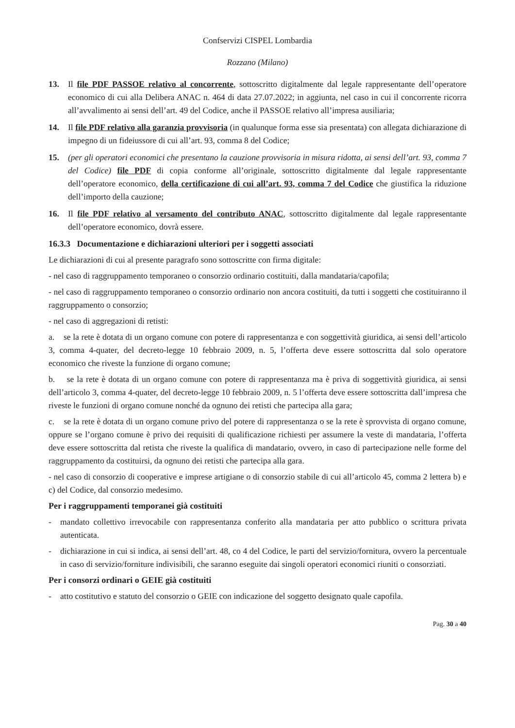Confservizi CISPEL Lombardia
Rozzano (Milano)
13. Il file PDF PASSOE relativo al concorrente, sottoscritto digitalmente dal legale rappresentante dell’operatore economico di cui alla Delibera ANAC n. 464 di data 27.07.2022; in aggiunta, nel caso in cui il concorrente ricorra all’avvalimento ai sensi dell’art. 49 del Codice, anche il PASSOE relativo all’impresa ausiliaria;
14. Il file PDF relativo alla garanzia provvisoria (in qualunque forma esse sia presentata) con allegata dichiarazione di impegno di un fideiussore di cui all’art. 93, comma 8 del Codice;
15. (per gli operatori economici che presentano la cauzione provvisoria in misura ridotta, ai sensi dell’art. 93, comma 7 del Codice) file PDF di copia conforme all’originale, sottoscritto digitalmente dal legale rappresentante dell’operatore economico, della certificazione di cui all’art. 93, comma 7 del Codice che giustifica la riduzione dell’importo della cauzione;
16. Il file PDF relativo al versamento del contributo ANAC, sottoscritto digitalmente dal legale rappresentante dell’operatore economico, dovrà essere.
16.3.3 Documentazione e dichiarazioni ulteriori per i soggetti associati
Le dichiarazioni di cui al presente paragrafo sono sottoscritte con firma digitale:
- nel caso di raggruppamento temporaneo o consorzio ordinario costituiti, dalla mandataria/capofila;
- nel caso di raggruppamento temporaneo o consorzio ordinario non ancora costituiti, da tutti i soggetti che costituiranno il raggruppamento o consorzio;
- nel caso di aggregazioni di retisti:
a. se la rete è dotata di un organo comune con potere di rappresentanza e con soggettività giuridica, ai sensi dell’articolo 3, comma 4-quater, del decreto-legge 10 febbraio 2009, n. 5, l’offerta deve essere sottoscritta dal solo operatore economico che riveste la funzione di organo comune;
b. se la rete è dotata di un organo comune con potere di rappresentanza ma è priva di soggettività giuridica, ai sensi dell’articolo 3, comma 4-quater, del decreto-legge 10 febbraio 2009, n. 5 l’offerta deve essere sottoscritta dall’impresa che riveste le funzioni di organo comune nonché da ognuno dei retisti che partecipa alla gara;
c. se la rete è dotata di un organo comune privo del potere di rappresentanza o se la rete è sprovvista di organo comune, oppure se l’organo comune è privo dei requisiti di qualificazione richiesti per assumere la veste di mandataria, l’offerta deve essere sottoscritta dal retista che riveste la qualifica di mandatario, ovvero, in caso di partecipazione nelle forme del raggruppamento da costituirsi, da ognuno dei retisti che partecipa alla gara.
- nel caso di consorzio di cooperative e imprese artigiane o di consorzio stabile di cui all’articolo 45, comma 2 lettera b) e c) del Codice, dal consorzio medesimo.
Per i raggruppamenti temporanei già costituiti
- mandato collettivo irrevocabile con rappresentanza conferito alla mandataria per atto pubblico o scrittura privata autenticata.
- dichiarazione in cui si indica, ai sensi dell’art. 48, co 4 del Codice, le parti del servizio/fornitura, ovvero la percentuale in caso di servizio/forniture indivisibili, che saranno eseguite dai singoli operatori economici riuniti o consorziati.
Per i consorzi ordinari o GEIE già costituiti
- atto costitutivo e statuto del consorzio o GEIE con indicazione del soggetto designato quale capofila.
Pag. 30 a 40